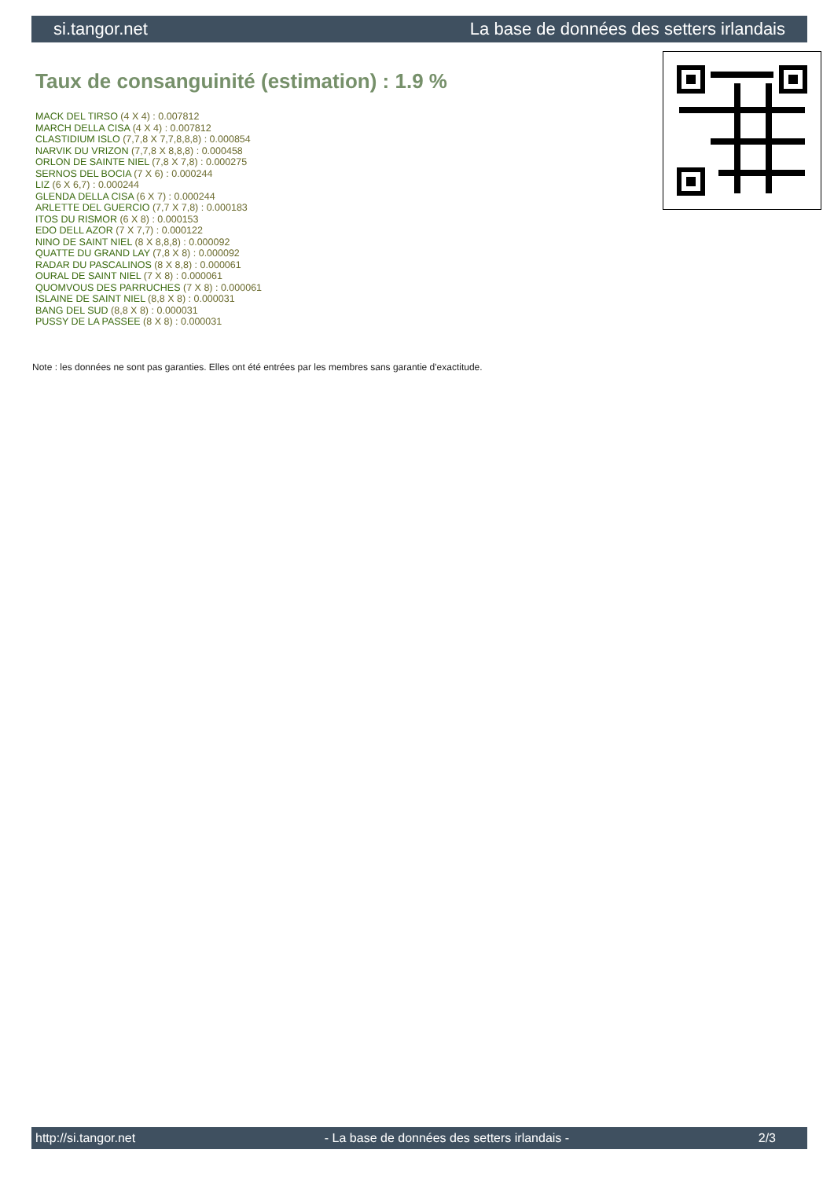si.tangor.net La base de données des setters irlandais
Taux de consanguinité (estimation) : 1.9 %
MACK DEL TIRSO (4 X 4) : 0.007812
MARCH DELLA CISA (4 X 4) : 0.007812
CLASTIDIUM ISLO (7,7,8 X 7,7,8,8,8) : 0.000854
NARVIK DU VRIZON (7,7,8 X 8,8,8) : 0.000458
ORLON DE SAINTE NIEL (7,8 X 7,8) : 0.000275
SERNOS DEL BOCIA (7 X 6) : 0.000244
LIZ (6 X 6,7) : 0.000244
GLENDA DELLA CISA (6 X 7) : 0.000244
ARLETTE DEL GUERCIO (7,7 X 7,8) : 0.000183
ITOS DU RISMOR (6 X 8) : 0.000153
EDO DELL AZOR (7 X 7,7) : 0.000122
NINO DE SAINT NIEL (8 X 8,8,8) : 0.000092
QUATTE DU GRAND LAY (7,8 X 8) : 0.000092
RADAR DU PASCALINOS (8 X 8,8) : 0.000061
OURAL DE SAINT NIEL (7 X 8) : 0.000061
QUOMVOUS DES PARRUCHES (7 X 8) : 0.000061
ISLAINE DE SAINT NIEL (8,8 X 8) : 0.000031
BANG DEL SUD (8,8 X 8) : 0.000031
PUSSY DE LA PASSEE (8 X 8) : 0.000031
Note : les données ne sont pas garanties. Elles ont été entrées par les membres sans garantie d'exactitude.
http://si.tangor.net - La base de données des setters irlandais - 2/3